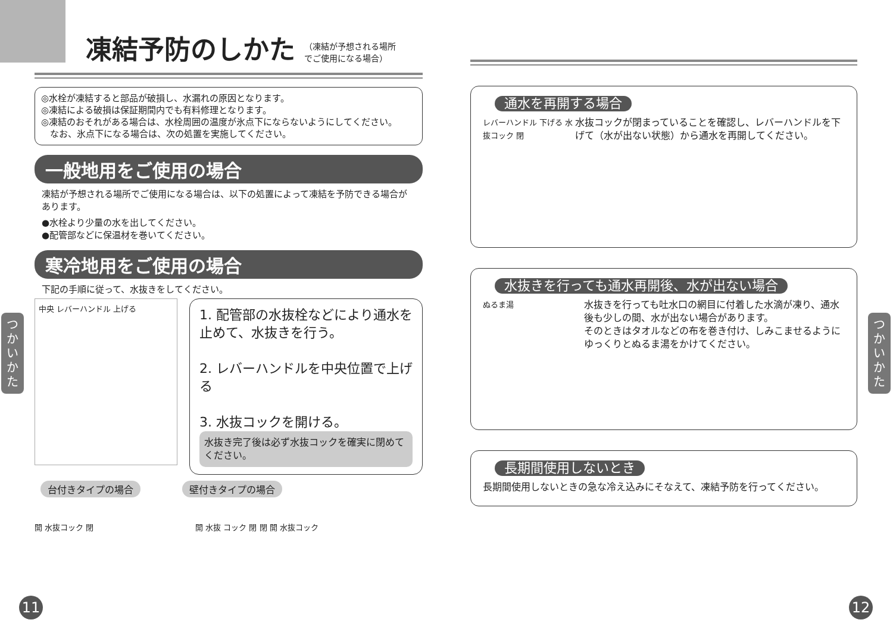凍結予防のしかた （凍結が予想される場所
でご使用になる場合）
◎水栓が凍結すると部品が破損し、水漏れの原因となります。
◎凍結による破損は保証期間内でも有料修理となります。
◎凍結のおそれがある場合は、水栓周囲の温度が氷点下にならないようにしてください。
　なお、氷点下になる場合は、次の処置を実施してください。
一般地用をご使用の場合
凍結が予想される場所でご使用になる場合は、以下の処置によって凍結を予防できる場合があります。
●水栓より少量の水を出してください。
●配管部などに保温材を巻いてください。
寒冷地用をご使用の場合
下記の手順に従って、水抜きをしてください。
中央 レバーハンドル 上げる
1. 配管部の水抜栓などにより通水を止めて、水抜きを行う。
2. レバーハンドルを中央位置で上げる
3. 水抜コックを開ける。
水抜き完了後は必ず水抜コックを確実に閉めてください。
台付きタイプの場合 壁付きタイプの場合
開 水抜コック 閉 開 水抜 コック 閉 閉 開 水抜コック
通水を再開する場合
レバーハンドル 下げる 水抜コック 閉
水抜コックが閉まっていることを確認し、レバーハンドルを下げて（水が出ない状態）から通水を再開してください。
水抜きを行っても通水再開後、水が出ない場合
ぬるま湯
水抜きを行っても吐水口の網目に付着した水滴が凍り、通水後も少しの間、水が出ない場合があります。
そのときはタオルなどの布を巻き付け、しみこませるようにゆっくりとぬるま湯をかけてください。
長期間使用しないとき
長期間使用しないときの急な冷え込みにそなえて、凍結予防を行ってください。
つかいかた
つかいかた
11 12